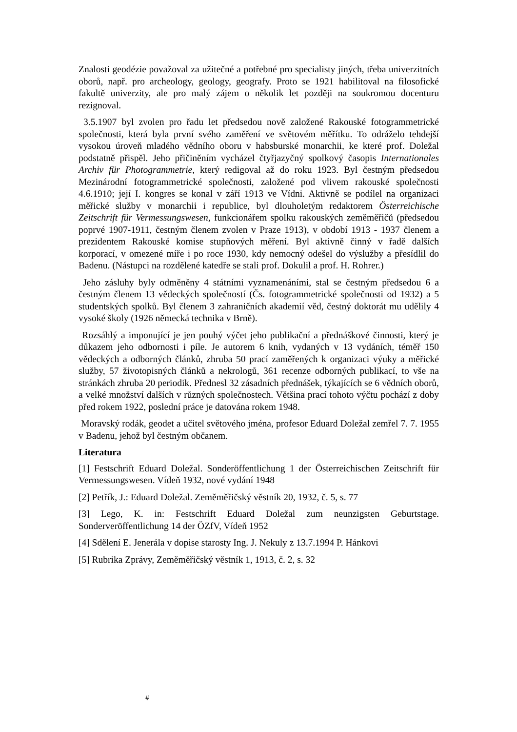Znalosti geodézie považoval za užitečné a potřebné pro specialisty jiných, třeba univerzitních oborů, např. pro archeology, geology, geografy. Proto se 1921 habilitoval na filosofické fakultě univerzity, ale pro malý zájem o několik let později na soukromou docenturu rezignoval.
3.5.1907 byl zvolen pro řadu let předsedou nově založené Rakouské fotogrammetrické společnosti, která byla první svého zaměření ve světovém měřítku. To odráželo tehdejší vysokou úroveň mladého vědního oboru v habsburské monarchii, ke které prof. Doležal podstatně přispěl. Jeho přičiněním vycházel čtyřjazyčný spolkový časopis Internationales Archiv für Photogrammetrie, který redigoval až do roku 1923. Byl čestným předsedou Mezinárodní fotogrammetrické společnosti, založené pod vlivem rakouské společnosti 4.6.1910; její I. kongres se konal v září 1913 ve Vídni. Aktivně se podílel na organizaci měřické služby v monarchii i republice, byl dlouholetým redaktorem Österreichische Zeitschrift für Vermessungswesen, funkcionářem spolku rakouských zeměměřičů (předsedou poprvé 1907-1911, čestným členem zvolen v Praze 1913), v období 1913 - 1937 členem a prezidentem Rakouské komise stupňových měření. Byl aktivně činný v řadě dalších korporací, v omezené míře i po roce 1930, kdy nemocný odešel do výslužby a přesídlil do Badenu. (Nástupci na rozdělené katedře se stali prof. Dokulil a prof. H. Rohrer.)
Jeho zásluhy byly odměněny 4 státními vyznamenáními, stal se čestným předsedou 6 a čestným členem 13 vědeckých společností (Čs. fotogrammetrické společnosti od 1932) a 5 studentských spolků. Byl členem 3 zahraničních akademií věd, čestný doktorát mu udělily 4 vysoké školy (1926 německá technika v Brně).
Rozsáhlý a imponující je jen pouhý výčet jeho publikační a přednáškové činnosti, který je důkazem jeho odbornosti i píle. Je autorem 6 knih, vydaných v 13 vydáních, téměř 150 vědeckých a odborných článků, zhruba 50 prací zaměřených k organizaci výuky a měřické služby, 57 životopisných článků a nekrologů, 361 recenze odborných publikací, to vše na stránkách zhruba 20 periodik. Přednesl 32 zásadních přednášek, týkajících se 6 vědních oborů, a velké množství dalších v různých společnostech. Většina prací tohoto výčtu pochází z doby před rokem 1922, poslední práce je datována rokem 1948.
Moravský rodák, geodet a učitel světového jména, profesor Eduard Doležal zemřel 7. 7. 1955 v Badenu, jehož byl čestným občanem.
Literatura
[1] Festschrift Eduard Doležal. Sonderöffentlichung 1 der Österreichischen Zeitschrift für Vermessungswesen. Vídeň 1932, nové vydání 1948
[2] Petřík, J.: Eduard Doležal. Zeměměřičský věstník 20, 1932, č. 5, s. 77
[3] Lego, K. in: Festschrift Eduard Doležal zum neunzigsten Geburtstage. Sonderveröffentlichung 14 der ÖZfV, Vídeň 1952
[4] Sdělení E. Jenerála v dopise starosty Ing. J. Nekuly z 13.7.1994 P. Hánkovi
[5] Rubrika Zprávy, Zeměměřičský věstník 1, 1913, č. 2, s. 32
#